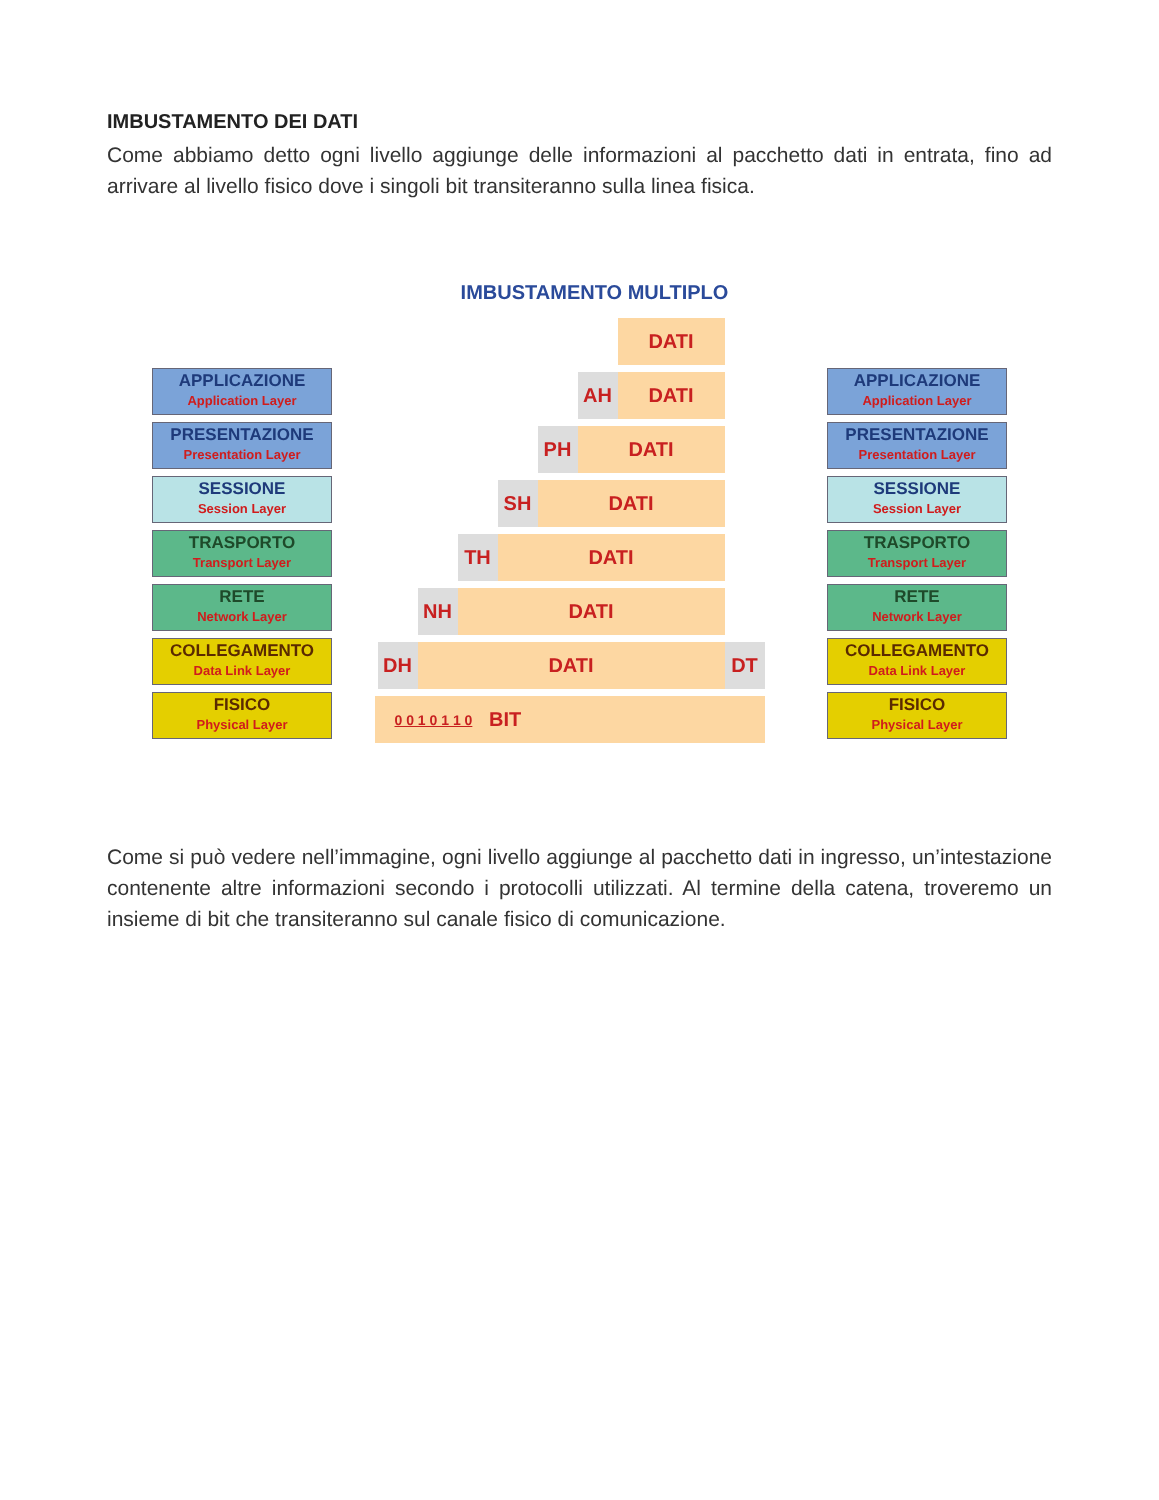IMBUSTAMENTO DEI DATI
Come abbiamo detto ogni livello aggiunge delle informazioni al pacchetto dati in entrata, fino ad arrivare al livello fisico dove i singoli bit transiteranno sulla linea fisica.
IMBUSTAMENTO MULTIPLO
APPLICAZIONE
Application Layer
PRESENTAZIONE
Presentation Layer
SESSIONE
Session Layer
TRASPORTO
Transport Layer
RETE
Network Layer
COLLEGAMENTO
Data Link Layer
FISICO
Physical Layer
DATI
AH DATI
PH DATI
SH DATI
TH DATI
NH DATI
DH DATI DT
0 0 1 0 1 1 0 BIT
APPLICAZIONE
Application Layer
PRESENTAZIONE
Presentation Layer
SESSIONE
Session Layer
TRASPORTO
Transport Layer
RETE
Network Layer
COLLEGAMENTO
Data Link Layer
FISICO
Physical Layer
Come si può vedere nell’immagine, ogni livello aggiunge al pacchetto dati in ingresso, un’intestazione contenente altre informazioni secondo i protocolli utilizzati. Al termine della catena, troveremo un insieme di bit che transiteranno sul canale fisico di comunicazione.